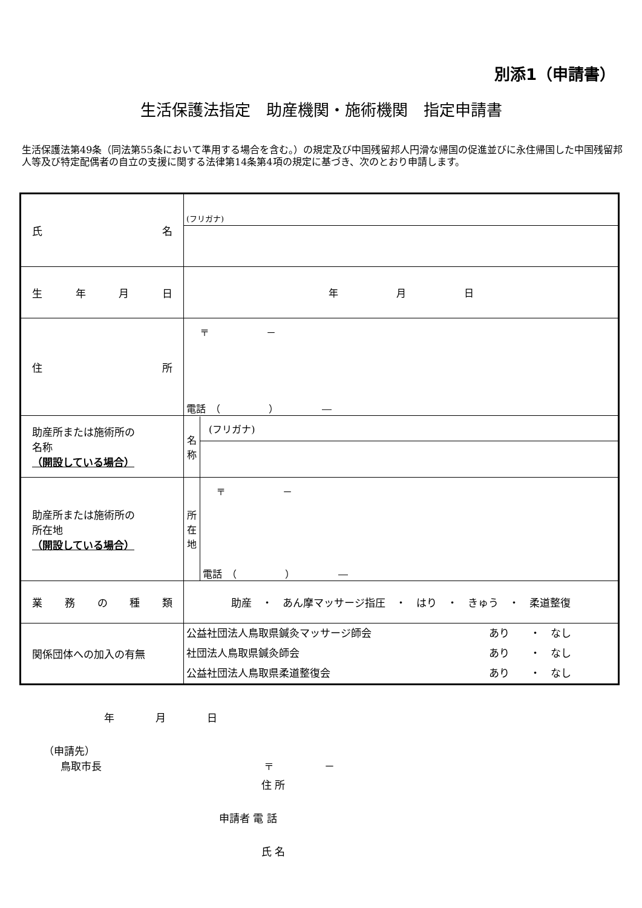別添1（申請書）
生活保護法指定　助産機関・施術機関　指定申請書
生活保護法第49条（同法第55条において準用する場合を含む。）の規定及び中国残留邦人円滑な帰国の促進並びに永住帰国した中国残留邦人等及び特定配偶者の自立の支援に関する法律第14条第4項の規定に基づき、次のとおり申請します。
| 氏 名 | (フリガナ) |
| 生 年 月 日 | 年 月 日 |
| 住 所 | 〒 － 電話 （ ） ― |
| 助産所または施術所の 名称 （開設している場合） | / 名 称 / (フリガナ) / |
| 助産所または施術所の 所在地 （開設している場合） | / 所 在 地 / 〒 － 電話 （ ） ― / |
| 業 務 の 種 類 | 助産 ・ あん摩マッサージ指圧 ・ はり ・ きゅう ・ 柔道整復 |
| 関係団体への加入の有無 | 公益社団法人鳥取県鍼灸マッサージ師会 あり ・ なし 社団法人鳥取県鍼灸師会 あり ・ なし 公益社団法人鳥取県柔道整復会 あり ・ なし |
年　　　　月　　　　日
（申請先）
鳥取市長 〒　　　　　－
住 所
申請者 電 話
氏 名